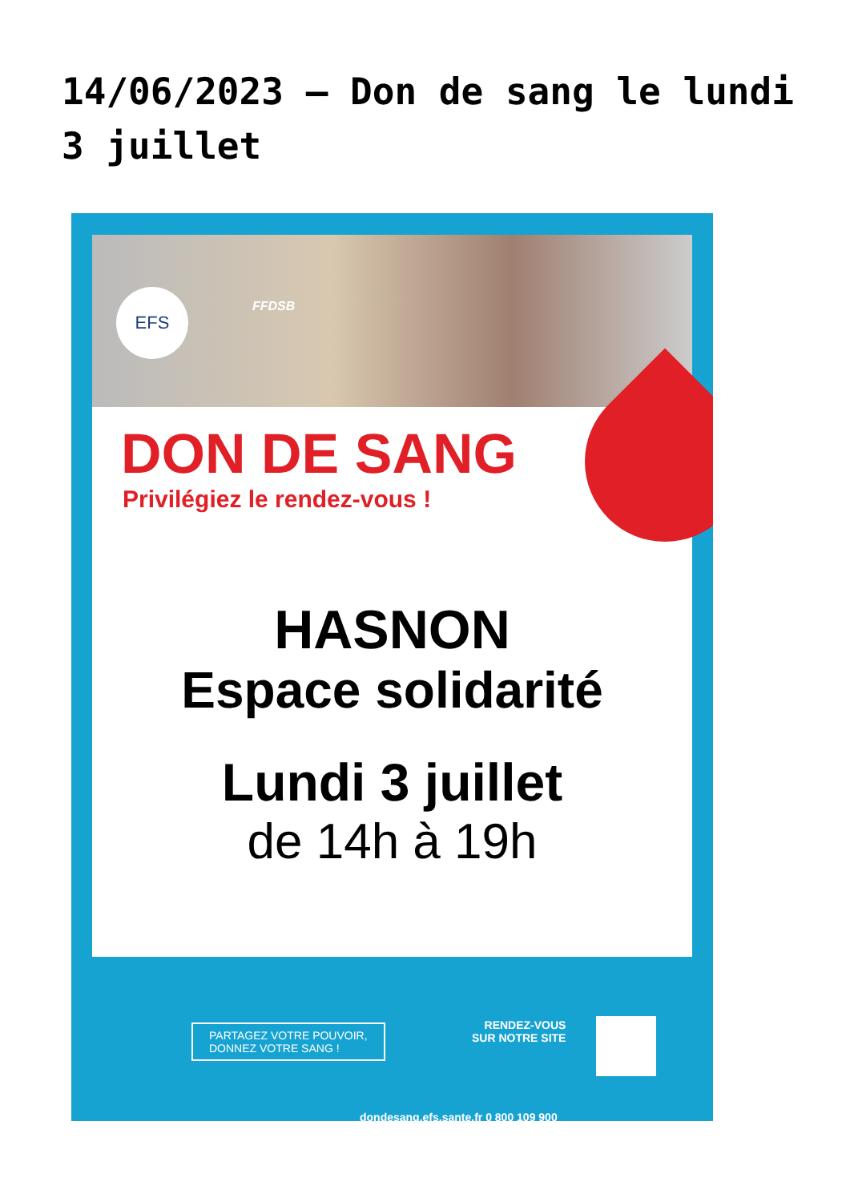14/06/2023 – Don de sang le lundi 3 juillet
EFS FFDSB
DON DE SANG
Privilégiez le rendez-vous !
HASNON
Espace solidarité
Lundi 3 juillet
de 14h à 19h
PARTAGEZ VOTRE POUVOIR,
DONNEZ VOTRE SANG !
RENDEZ-VOUS
SUR NOTRE SITE
dondesang.efs.sante.fr 0 800 109 900